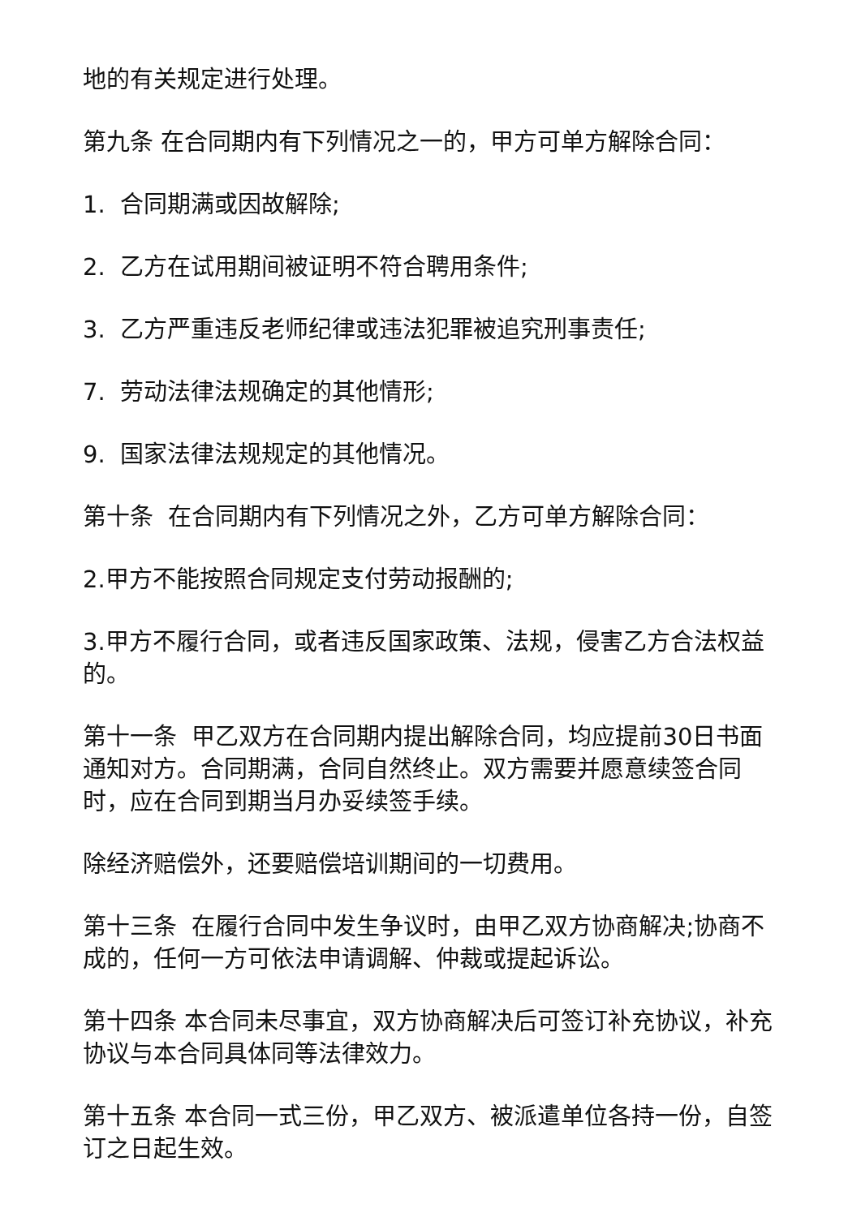地的有关规定进行处理。
第九条 在合同期内有下列情况之一的，甲方可单方解除合同：
1. 合同期满或因故解除;
2. 乙方在试用期间被证明不符合聘用条件;
3. 乙方严重违反老师纪律或违法犯罪被追究刑事责任;
7. 劳动法律法规确定的其他情形;
9. 国家法律法规规定的其他情况。
第十条 在合同期内有下列情况之外，乙方可单方解除合同：
2.甲方不能按照合同规定支付劳动报酬的;
3.甲方不履行合同，或者违反国家政策、法规，侵害乙方合法权益的。
第十一条 甲乙双方在合同期内提出解除合同，均应提前30日书面通知对方。合同期满，合同自然终止。双方需要并愿意续签合同时，应在合同到期当月办妥续签手续。
除经济赔偿外，还要赔偿培训期间的一切费用。
第十三条 在履行合同中发生争议时，由甲乙双方协商解决;协商不成的，任何一方可依法申请调解、仲裁或提起诉讼。
第十四条 本合同未尽事宜，双方协商解决后可签订补充协议，补充协议与本合同具体同等法律效力。
第十五条 本合同一式三份，甲乙双方、被派遣单位各持一份，自签订之日起生效。